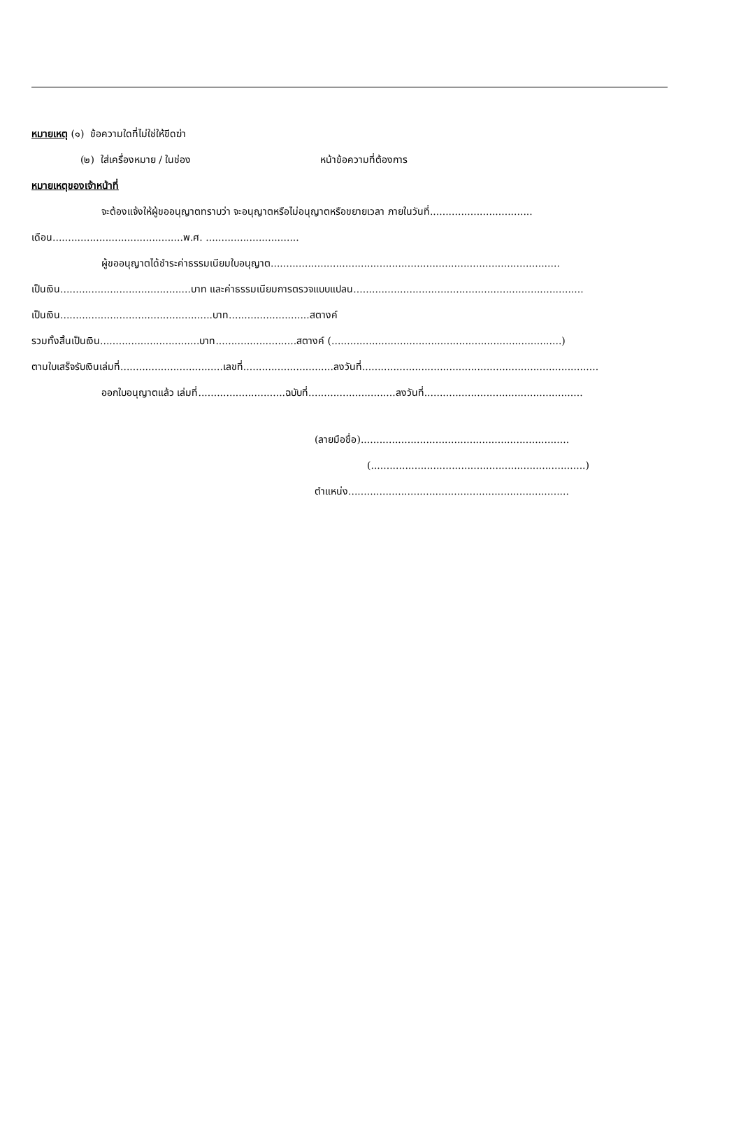หมายเหตุ (๑) ข้อความใดที่ไม่ใช่ให้ขีดฆ่า
(๒) ใส่เครื่องหมาย / ในช่อง หน้าข้อความที่ต้องการ
หมายเหตุของเจ้าหน้าที่
จะต้องแจ้งให้ผู้ขออนุญาตทราบว่า จะอนุญาตหรือไม่อนุญาตหรือขยายเวลา ภายในวันที่.................................
เดือน..........................................พ.ศ. ..............................
ผู้ขออนุญาตได้ชำระค่าธรรมเนียมใบอนุญาต.............................................................................................
เป็นเงิน..........................................บาท และค่าธรรมเนียมการตรวจแบบแปลน..........................................................................
เป็นเงิน.................................................บาท..........................สตางค์
รวมทั้งสิ้นเป็นเงิน................................บาท..........................สตางค์ (..........................................................................)
ตามใบเสร็จรับเงินเล่มที่.................................เลขที่.............................ลงวันที่............................................................................
ออกใบอนุญาตแล้ว เล่มที่............................ฉบับที่............................ลงวันที่...................................................
(ลายมือชื่อ)...................................................................
(.....................................................................)
ตำแหน่ง.......................................................................